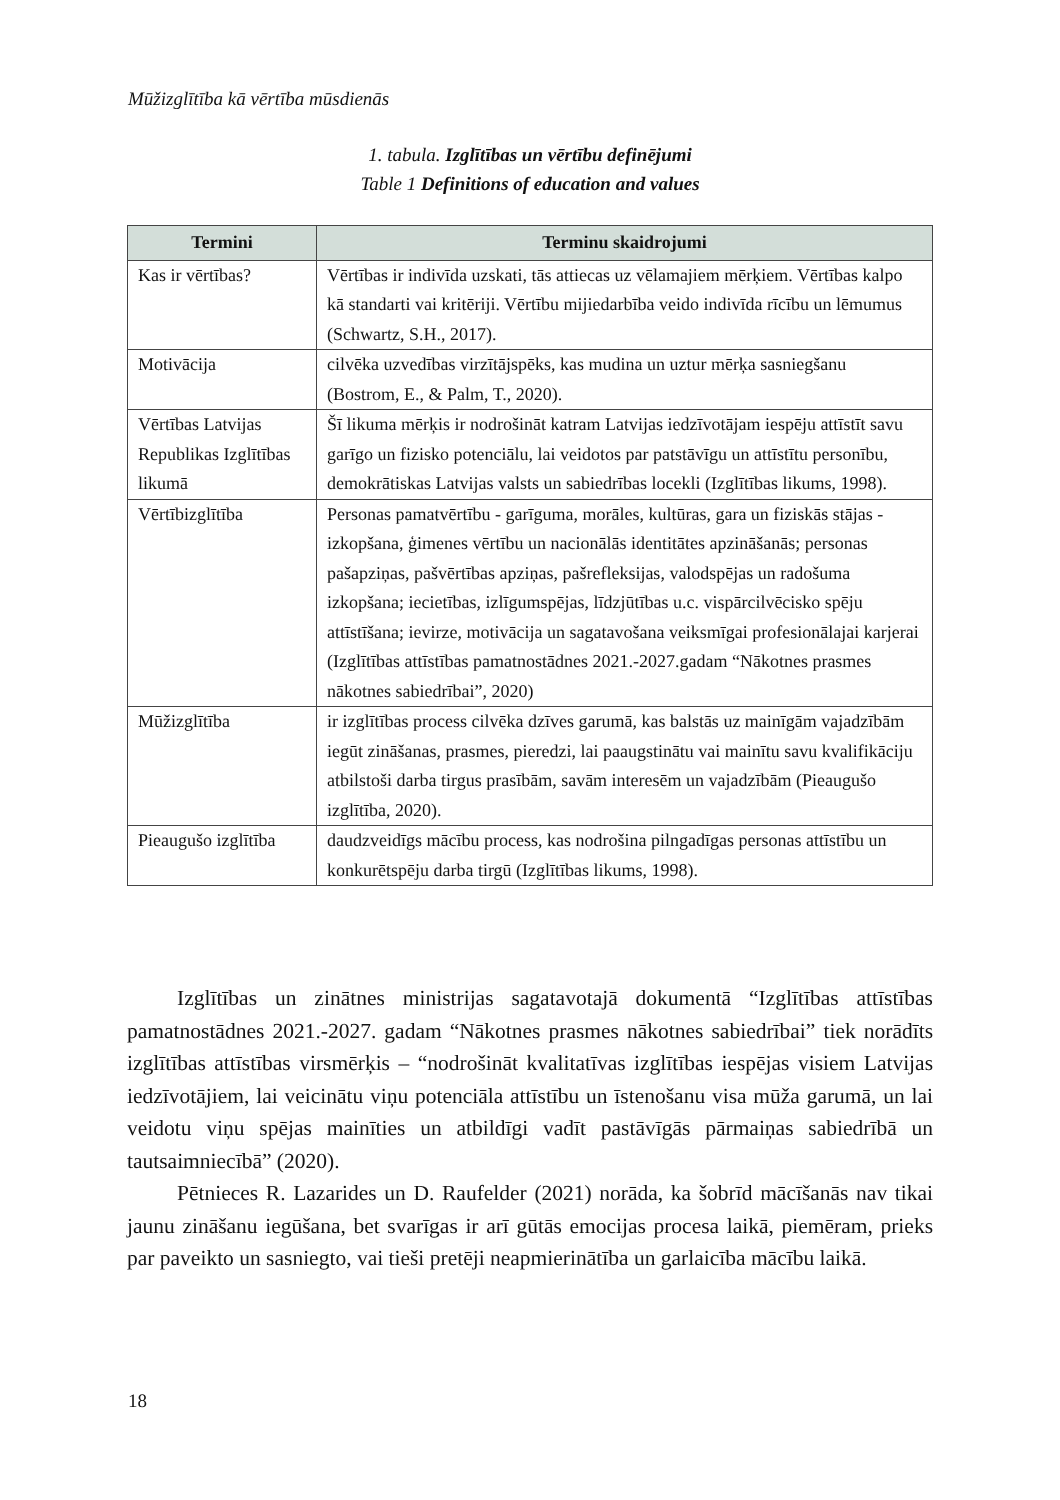Mūžizglītība kā vērtība mūsdienās
1. tabula. Izglītības un vērtību definējumi
Table 1 Definitions of education and values
| Termini | Terminu skaidrojumi |
| --- | --- |
| Kas ir vērtības? | Vērtības ir indivīda uzskati, tās attiecas uz vēlamajiem mērķiem. Vērtības kalpo kā standarti vai kritēriji. Vērtību mijiedarbība veido indivīda rīcību un lēmumus (Schwartz, S.H., 2017). |
| Motivācija | cilvēka uzvedības virzītājspēks, kas mudina un uztur mērķa sasniegšanu (Bostrom, E., & Palm, T., 2020). |
| Vērtības Latvijas Republikas Izglītības likumā | Šī likuma mērķis ir nodrošināt katram Latvijas iedzīvotājam iespēju attīstīt savu garīgo un fizisko potenciālu, lai veidotos par patstāvīgu un attīstītu personību, demokrātiskas Latvijas valsts un sabiedrības locekli (Izglītības likums, 1998). |
| Vērtībizglītība | Personas pamatvērtību - garīguma, morāles, kultūras, gara un fiziskās stājas - izkopšana, ģimenes vērtību un nacionālās identitātes apzināšanās; personas pašapziņas, pašvērtības apziņas, pašrefleksijas, valodspējas un radošuma izkopšana; iecietības, izlīgumspējas, līdzjūtības u.c. vispārcilvēcisko spēju attīstīšana; ievirze, motivācija un sagatavošana veiksmīgai profesionālajai karjerai (Izglītības attīstības pamatnostādnes 2021.-2027.gadam “Nākotnes prasmes nākotnes sabiedrībai”, 2020) |
| Mūžizglītība | ir izglītības process cilvēka dzīves garumā, kas balstās uz mainīgām vajadzībām iegūt zināšanas, prasmes, pieredzi, lai paaugstinātu vai mainītu savu kvalifikāciju atbilstoši darba tirgus prasībām, savām interesēm un vajadzībām (Pieaugušo izglītība, 2020). |
| Pieaugušo izglītība | daudzveidīgs mācību process, kas nodrošina pilngadīgas personas attīstību un konkurētspēju darba tirgū (Izglītības likums, 1998). |
Izglītības un zinātnes ministrijas sagatavotajā dokumentā “Izglītības attīstības pamatnostādnes 2021.-2027. gadam “Nākotnes prasmes nākotnes sabiedrībai” tiek norādīts izglītības attīstības virsmērķis – “nodrošināt kvalitatīvas izglītības iespējas visiem Latvijas iedzīvotājiem, lai veicinātu viņu potenciāla attīstību un īstenošanu visa mūža garumā, un lai veidotu viņu spējas mainīties un atbildīgi vadīt pastāvīgās pārmaiņas sabiedrībā un tautsaimniecībā” (2020).
Pētnieces R. Lazarides un D. Raufelder (2021) norāda, ka šobrīd mācīšanās nav tikai jaunu zināšanu iegūšana, bet svarīgas ir arī gūtās emocijas procesa laikā, piemēram, prieks par paveikto un sasniegto, vai tieši pretēji neapmierinātība un garlaicība mācību laikā.
18